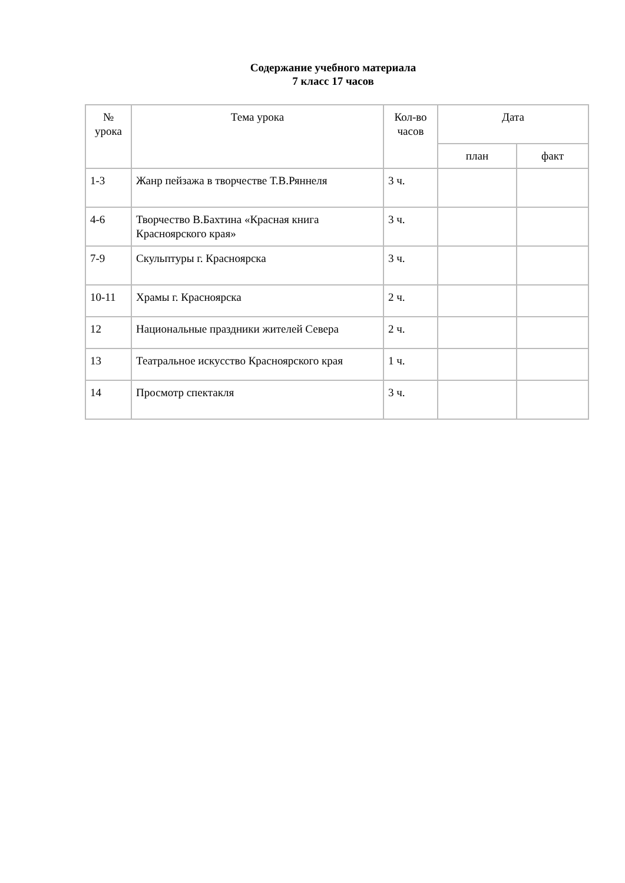Содержание учебного материала
7 класс 17 часов
| № урока | Тема урока | Кол-во часов | Дата | |
| --- | --- | --- | --- | --- |
| | | | план | факт |
| 1-3 | Жанр пейзажа в творчестве Т.В.Ряннеля | 3 ч. | | |
| 4-6 | Творчество В.Бахтина «Красная книга Красноярского края» | 3 ч. | | |
| 7-9 | Скульптуры г. Красноярска | 3 ч. | | |
| 10-11 | Храмы г. Красноярска | 2 ч. | | |
| 12 | Национальные праздники жителей Севера | 2 ч. | | |
| 13 | Театральное искусство Красноярского края | 1 ч. | | |
| 14 | Просмотр спектакля | 3 ч. | | |